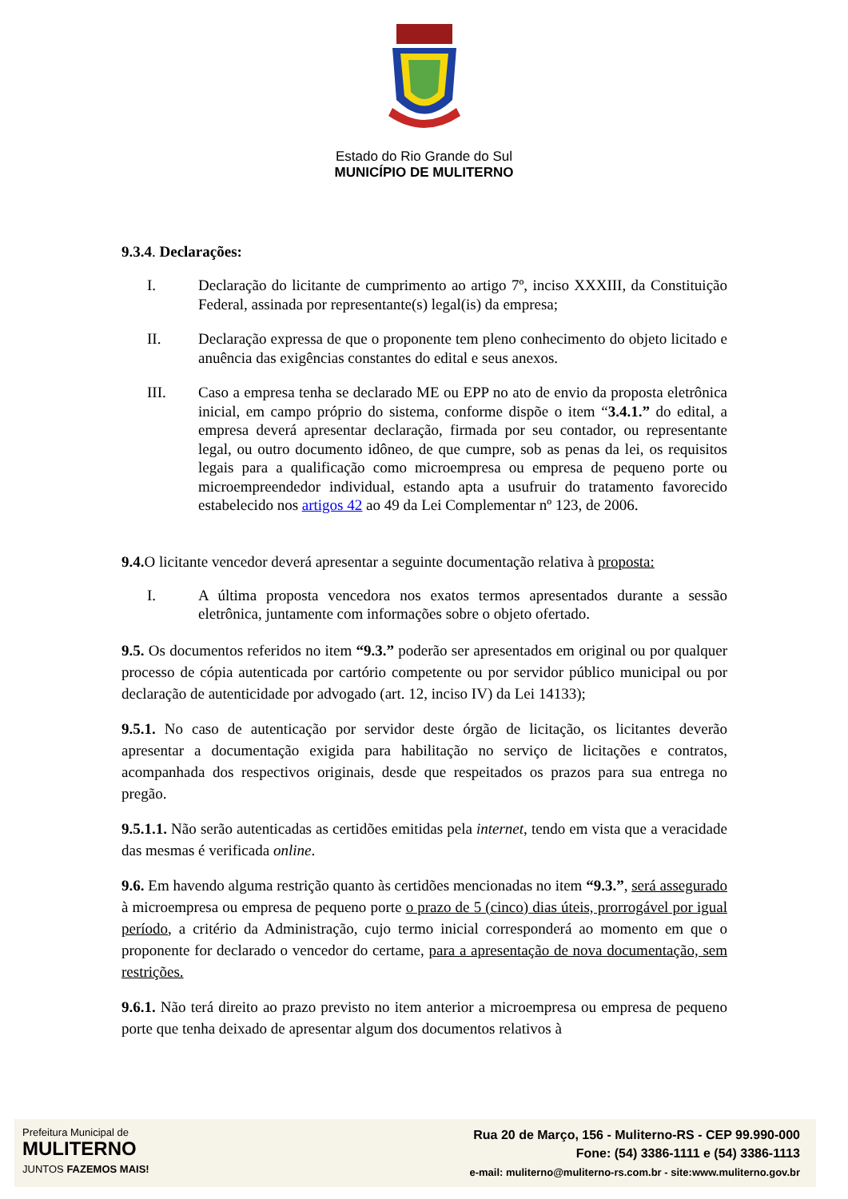Estado do Rio Grande do Sul
MUNICÍPIO DE MULITERNO
9.3.4. Declarações:
I. Declaração do licitante de cumprimento ao artigo 7º, inciso XXXIII, da Constituição Federal, assinada por representante(s) legal(is) da empresa;
II. Declaração expressa de que o proponente tem pleno conhecimento do objeto licitado e anuência das exigências constantes do edital e seus anexos.
III. Caso a empresa tenha se declarado ME ou EPP no ato de envio da proposta eletrônica inicial, em campo próprio do sistema, conforme dispõe o item “3.4.1.” do edital, a empresa deverá apresentar declaração, firmada por seu contador, ou representante legal, ou outro documento idôneo, de que cumpre, sob as penas da lei, os requisitos legais para a qualificação como microempresa ou empresa de pequeno porte ou microempreendedor individual, estando apta a usufruir do tratamento favorecido estabelecido nos artigos 42 ao 49 da Lei Complementar nº 123, de 2006.
9.4. O licitante vencedor deverá apresentar a seguinte documentação relativa à proposta:
I. A última proposta vencedora nos exatos termos apresentados durante a sessão eletrônica, juntamente com informações sobre o objeto ofertado.
9.5. Os documentos referidos no item “9.3.” poderão ser apresentados em original ou por qualquer processo de cópia autenticada por cartório competente ou por servidor público municipal ou por declaração de autenticidade por advogado (art. 12, inciso IV) da Lei 14133);
9.5.1. No caso de autenticação por servidor deste órgão de licitação, os licitantes deverão apresentar a documentação exigida para habilitação no serviço de licitações e contratos, acompanhada dos respectivos originais, desde que respeitados os prazos para sua entrega no pregão.
9.5.1.1. Não serão autenticadas as certidões emitidas pela internet, tendo em vista que a veracidade das mesmas é verificada online.
9.6. Em havendo alguma restrição quanto às certidões mencionadas no item “9.3.”, será assegurado à microempresa ou empresa de pequeno porte o prazo de 5 (cinco) dias úteis, prorrogável por igual período, a critério da Administração, cujo termo inicial corresponderá ao momento em que o proponente for declarado o vencedor do certame, para a apresentação de nova documentação, sem restrições.
9.6.1. Não terá direito ao prazo previsto no item anterior a microempresa ou empresa de pequeno porte que tenha deixado de apresentar algum dos documentos relativos à
Prefeitura Municipal de
MULITERNO
JUNTOS FAZEMOS MAIS!
Rua 20 de Março, 156 - Muliterno-RS - CEP 99.990-000
Fone: (54) 3386-1111 e (54) 3386-1113
e-mail: muliterno@muliterno-rs.com.br - site:www.muliterno.gov.br